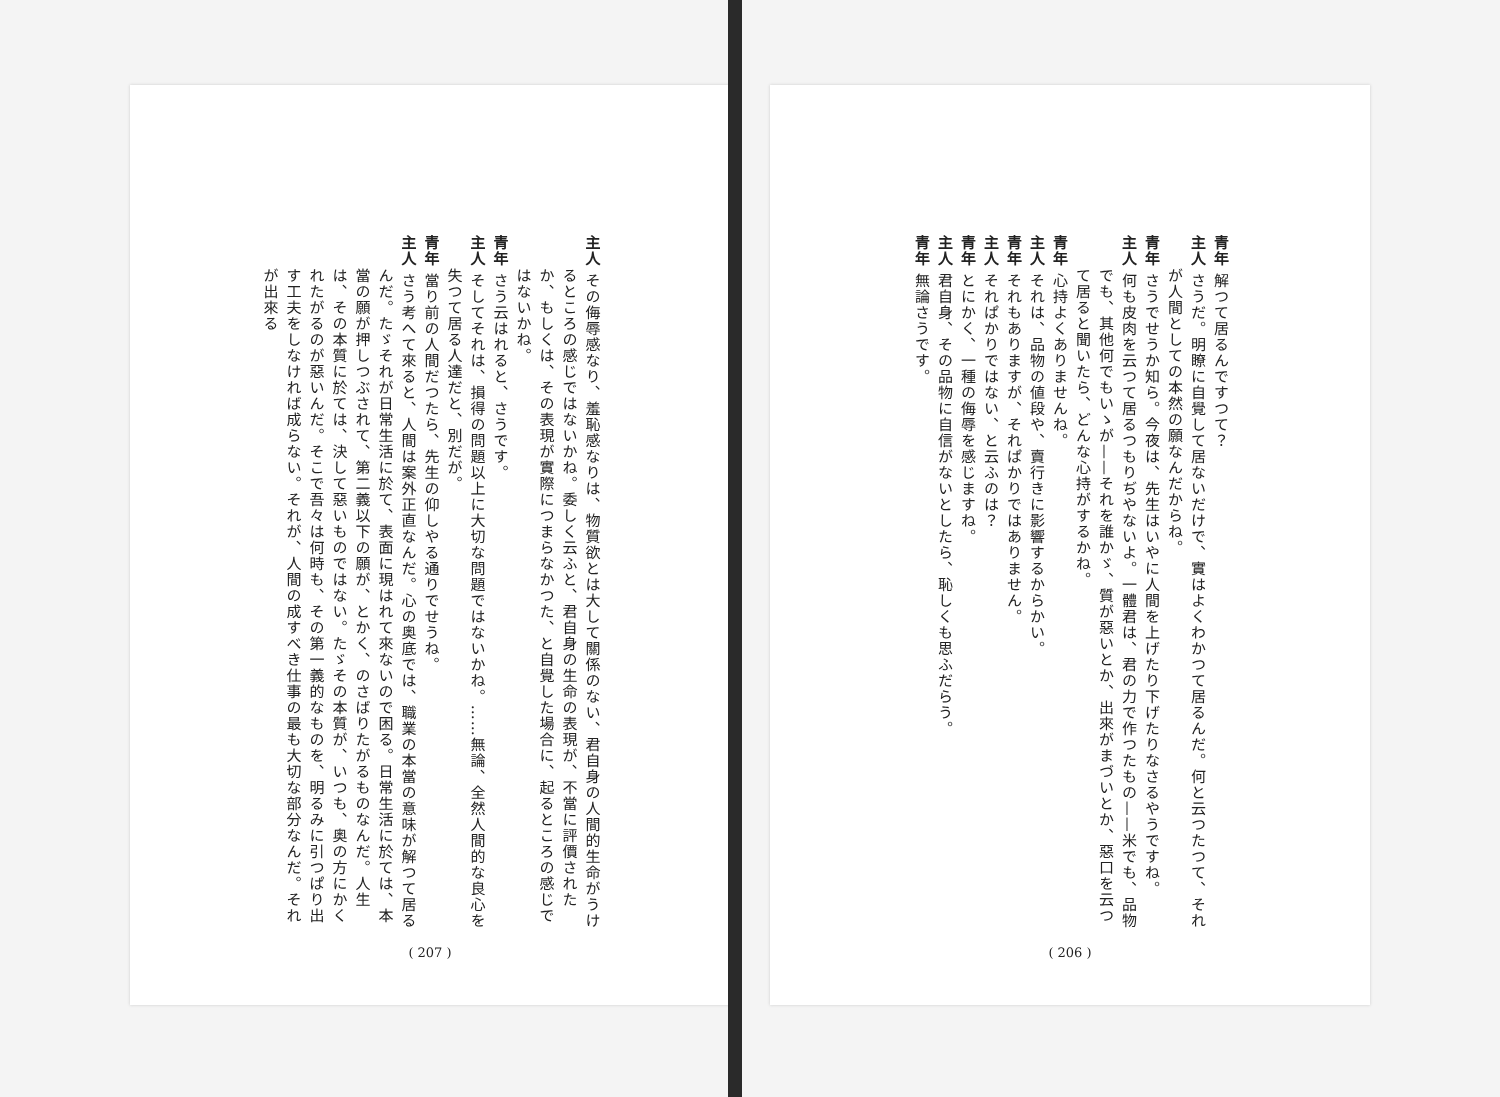青年 解つて居るんですつて？
主人 さうだ。明瞭に自覺して居ないだけで、實はよくわかつて居るんだ。何と云つたつて、それが人間としての本然の願なんだからね。
青年 さうでせうか知ら。今夜は、先生はいやに人間を上げたり下げたりなさるやうですね。
主人 何も皮肉を云つて居るつもりぢやないよ。一體君は、君の力で作つたもの——米でも、品物でも、其他何でもいゝが——それを誰かゞ、質が惡いとか、出來がまづいとか、惡口を云つて居ると聞いたら、どんな心持がするかね。
青年 心持よくありませんね。
主人 それは、品物の値段や、賣行きに影響するからかい。
青年 それもありますが、それぱかりではありません。
主人 それぱかりではない、と云ふのは？
青年 とにかく、一種の侮辱を感じますね。
主人 君自身、その品物に自信がないとしたら、恥しくも思ふだらう。
青年 無論さうです。
( 206 )
主人 その侮辱感なり、羞恥感なりは、物質欲とは大して關係のない、君自身の人間的生命がうけるところの感じではないかね。委しく云ふと、君自身の生命の表現が、不當に評價されたか、もしくは、その表現が實際につまらなかつた、と自覺した場合に、起るところの感じではないかね。
青年 さう云はれると、さうです。
主人 そしてそれは、損得の問題以上に大切な問題ではないかね。……無論、全然人間的な良心を失つて居る人達だと、別だが。
青年 當り前の人間だつたら、先生の仰しやる通りでせうね。
主人 さう考へて來ると、人間は案外正直なんだ。心の奥底では、職業の本當の意味が解つて居るんだ。たゞそれが日常生活に於て、表面に現はれて來ないので困る。日常生活に於ては、本當の願が押しつぶされて、第二義以下の願が、とかく、のさばりたがるものなんだ。人生は、その本質に於ては、決して惡いものではない。たゞその本質が、いつも、奥の方にかくれたがるのが惡いんだ。そこで吾々は何時も、その第一義的なものを、明るみに引つぱり出す工夫をしなければ成らない。それが、人間の成すべき仕事の最も大切な部分なんだ。それが出來る
( 207 )